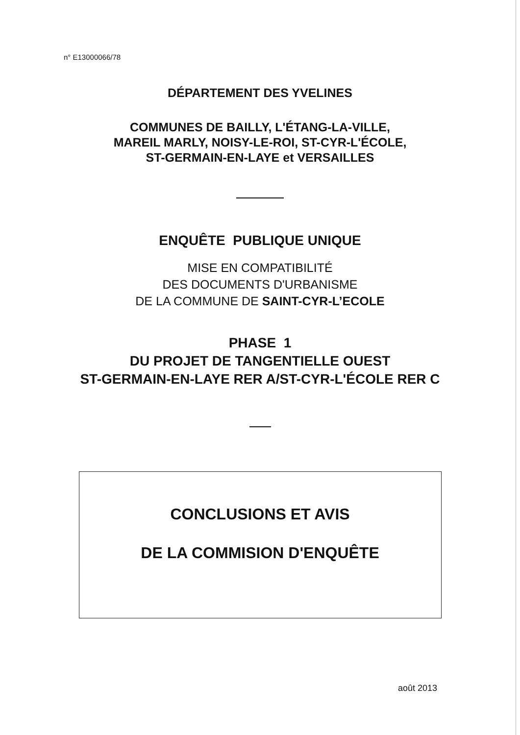n° E13000066/78
DÉPARTEMENT DES YVELINES
COMMUNES DE BAILLY, L'ÉTANG-LA-VILLE,
MAREIL MARLY, NOISY-LE-ROI, ST-CYR-L'ÉCOLE,
ST-GERMAIN-EN-LAYE et VERSAILLES
ENQUÊTE PUBLIQUE UNIQUE
MISE EN COMPATIBILITÉ
DES DOCUMENTS D'URBANISME
DE LA COMMUNE DE SAINT-CYR-L’ECOLE
PHASE 1
DU PROJET DE TANGENTIELLE OUEST
ST-GERMAIN-EN-LAYE RER A/ST-CYR-L'ÉCOLE RER C
CONCLUSIONS ET AVIS
DE LA COMMISION D'ENQUÊTE
août 2013